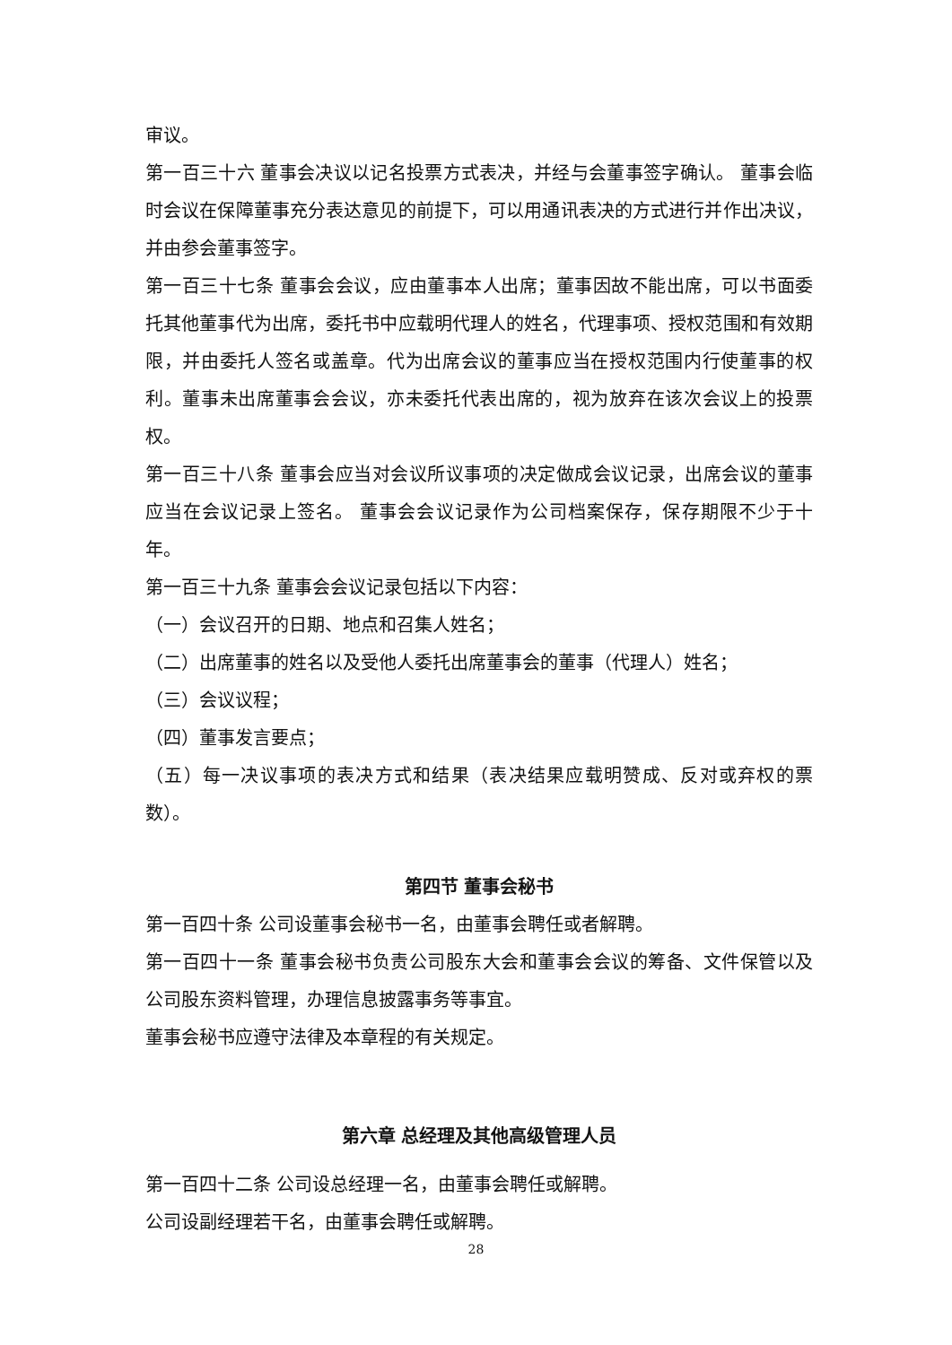审议。
第一百三十六 董事会决议以记名投票方式表决，并经与会董事签字确认。 董事会临时会议在保障董事充分表达意见的前提下，可以用通讯表决的方式进行并作出决议，并由参会董事签字。
第一百三十七条 董事会会议，应由董事本人出席；董事因故不能出席，可以书面委托其他董事代为出席，委托书中应载明代理人的姓名，代理事项、授权范围和有效期限，并由委托人签名或盖章。代为出席会议的董事应当在授权范围内行使董事的权利。董事未出席董事会会议，亦未委托代表出席的，视为放弃在该次会议上的投票权。
第一百三十八条 董事会应当对会议所议事项的决定做成会议记录，出席会议的董事应当在会议记录上签名。 董事会会议记录作为公司档案保存，保存期限不少于十年。
第一百三十九条 董事会会议记录包括以下内容：
（一）会议召开的日期、地点和召集人姓名；
（二）出席董事的姓名以及受他人委托出席董事会的董事（代理人）姓名；
（三）会议议程；
（四）董事发言要点；
（五）每一决议事项的表决方式和结果（表决结果应载明赞成、反对或弃权的票数）。
第四节 董事会秘书
第一百四十条 公司设董事会秘书一名，由董事会聘任或者解聘。
第一百四十一条 董事会秘书负责公司股东大会和董事会会议的筹备、文件保管以及公司股东资料管理，办理信息披露事务等事宜。
董事会秘书应遵守法律及本章程的有关规定。
第六章 总经理及其他高级管理人员
第一百四十二条 公司设总经理一名，由董事会聘任或解聘。
公司设副经理若干名，由董事会聘任或解聘。
28